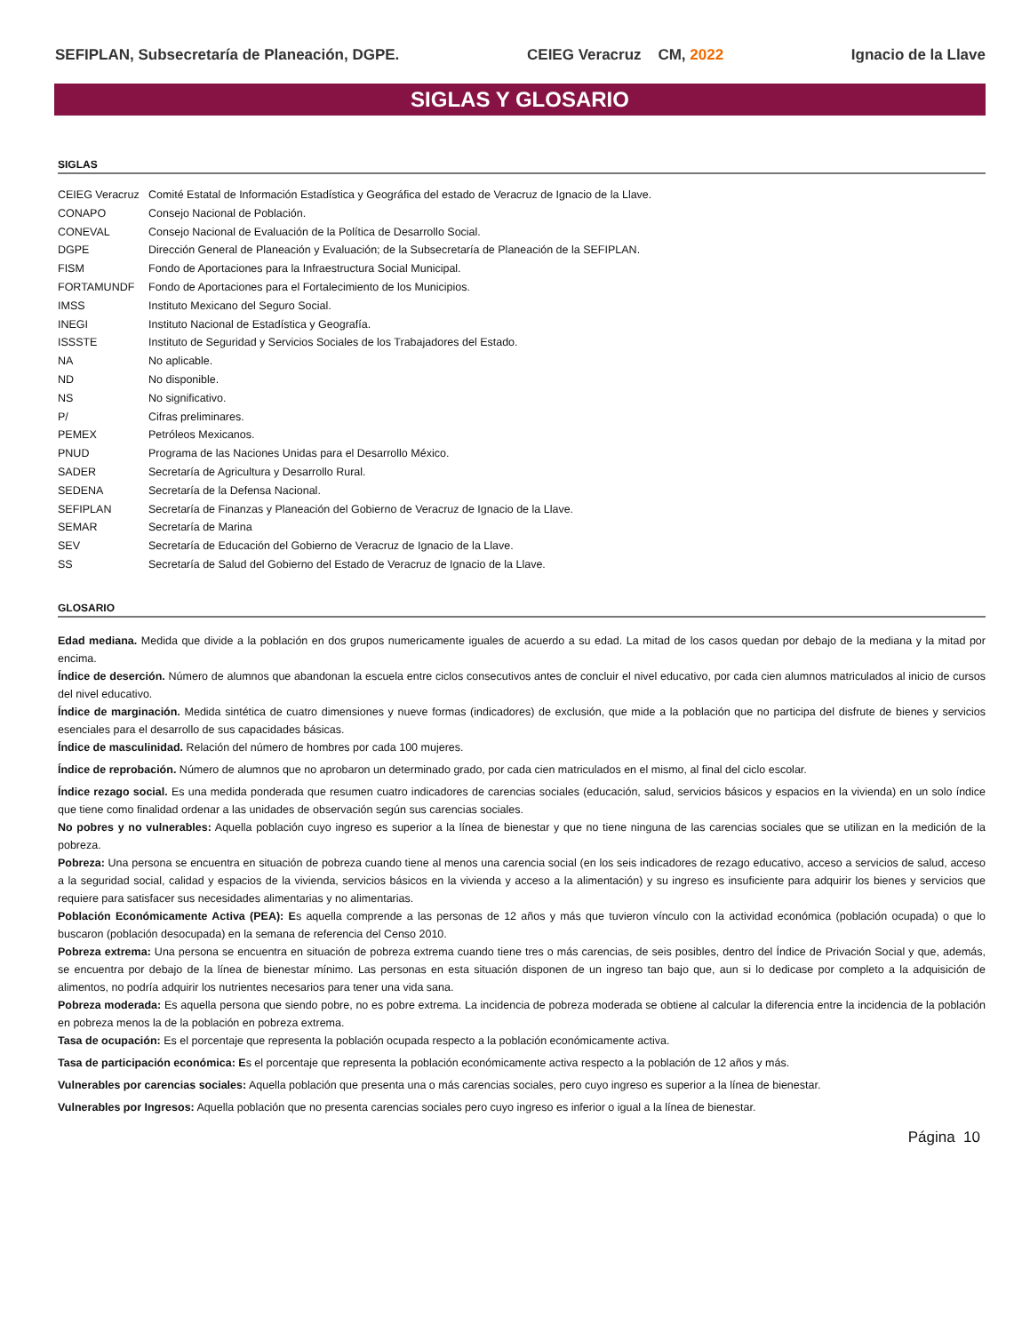SEFIPLAN, Subsecretaría de Planeación, DGPE. CEIEG Veracruz CM, 2022 Ignacio de la Llave
SIGLAS Y GLOSARIO
SIGLAS
| CEIEG Veracruz | Comité Estatal de Información Estadística y Geográfica del estado de Veracruz de Ignacio de la Llave. |
| CONAPO | Consejo Nacional de Población. |
| CONEVAL | Consejo Nacional de Evaluación de la Política de Desarrollo Social. |
| DGPE | Dirección General de Planeación y Evaluación; de la Subsecretaría de Planeación de la SEFIPLAN. |
| FISM | Fondo de Aportaciones para la Infraestructura Social Municipal. |
| FORTAMUNDF | Fondo de Aportaciones para el Fortalecimiento de los Municipios. |
| IMSS | Instituto Mexicano del Seguro Social. |
| INEGI | Instituto Nacional de Estadística y Geografía. |
| ISSSTE | Instituto de Seguridad y Servicios Sociales de los Trabajadores del Estado. |
| NA | No aplicable. |
| ND | No disponible. |
| NS | No significativo. |
| P/ | Cifras preliminares. |
| PEMEX | Petróleos Mexicanos. |
| PNUD | Programa de las Naciones Unidas para el Desarrollo México. |
| SADER | Secretaría de Agricultura y Desarrollo Rural. |
| SEDENA | Secretaría de la Defensa Nacional. |
| SEFIPLAN | Secretaría de Finanzas y Planeación del Gobierno de Veracruz de Ignacio de la Llave. |
| SEMAR | Secretaría de Marina |
| SEV | Secretaría de Educación del Gobierno de Veracruz de Ignacio de la Llave. |
| SS | Secretaría de Salud del Gobierno del Estado de Veracruz de Ignacio de la Llave. |
GLOSARIO
Edad mediana. Medida que divide a la población en dos grupos numericamente iguales de acuerdo a su edad. La mitad de los casos quedan por debajo de la mediana y la mitad por encima.
Índice de deserción. Número de alumnos que abandonan la escuela entre ciclos consecutivos antes de concluir el nivel educativo, por cada cien alumnos matriculados al inicio de cursos del nivel educativo.
Índice de marginación. Medida sintética de cuatro dimensiones y nueve formas (indicadores) de exclusión, que mide a la población que no participa del disfrute de bienes y servicios esenciales para el desarrollo de sus capacidades básicas.
Índice de masculinidad. Relación del número de hombres por cada 100 mujeres.
Índice de reprobación. Número de alumnos que no aprobaron un determinado grado, por cada cien matriculados en el mismo, al final del ciclo escolar.
Índice rezago social. Es una medida ponderada que resumen cuatro indicadores de carencias sociales (educación, salud, servicios básicos y espacios en la vivienda) en un solo índice que tiene como finalidad ordenar a las unidades de observación según sus carencias sociales.
No pobres y no vulnerables: Aquella población cuyo ingreso es superior a la línea de bienestar y que no tiene ninguna de las carencias sociales que se utilizan en la medición de la pobreza.
Pobreza: Una persona se encuentra en situación de pobreza cuando tiene al menos una carencia social (en los seis indicadores de rezago educativo, acceso a servicios de salud, acceso a la seguridad social, calidad y espacios de la vivienda, servicios básicos en la vivienda y acceso a la alimentación) y su ingreso es insuficiente para adquirir los bienes y servicios que requiere para satisfacer sus necesidades alimentarias y no alimentarias.
Población Económicamente Activa (PEA): Es aquella comprende a las personas de 12 años y más que tuvieron vínculo con la actividad económica (población ocupada) o que lo buscaron (población desocupada) en la semana de referencia del Censo 2010.
Pobreza extrema: Una persona se encuentra en situación de pobreza extrema cuando tiene tres o más carencias, de seis posibles, dentro del Índice de Privación Social y que, además, se encuentra por debajo de la línea de bienestar mínimo. Las personas en esta situación disponen de un ingreso tan bajo que, aun si lo dedicase por completo a la adquisición de alimentos, no podría adquirir los nutrientes necesarios para tener una vida sana.
Pobreza moderada: Es aquella persona que siendo pobre, no es pobre extrema. La incidencia de pobreza moderada se obtiene al calcular la diferencia entre la incidencia de la población en pobreza menos la de la población en pobreza extrema.
Tasa de ocupación: Es el porcentaje que representa la población ocupada respecto a la población económicamente activa.
Tasa de participación económica: Es el porcentaje que representa la población económicamente activa respecto a la población de 12 años y más.
Vulnerables por carencias sociales: Aquella población que presenta una o más carencias sociales, pero cuyo ingreso es superior a la línea de bienestar.
Vulnerables por Ingresos: Aquella población que no presenta carencias sociales pero cuyo ingreso es inferior o igual a la línea de bienestar.
Página 10